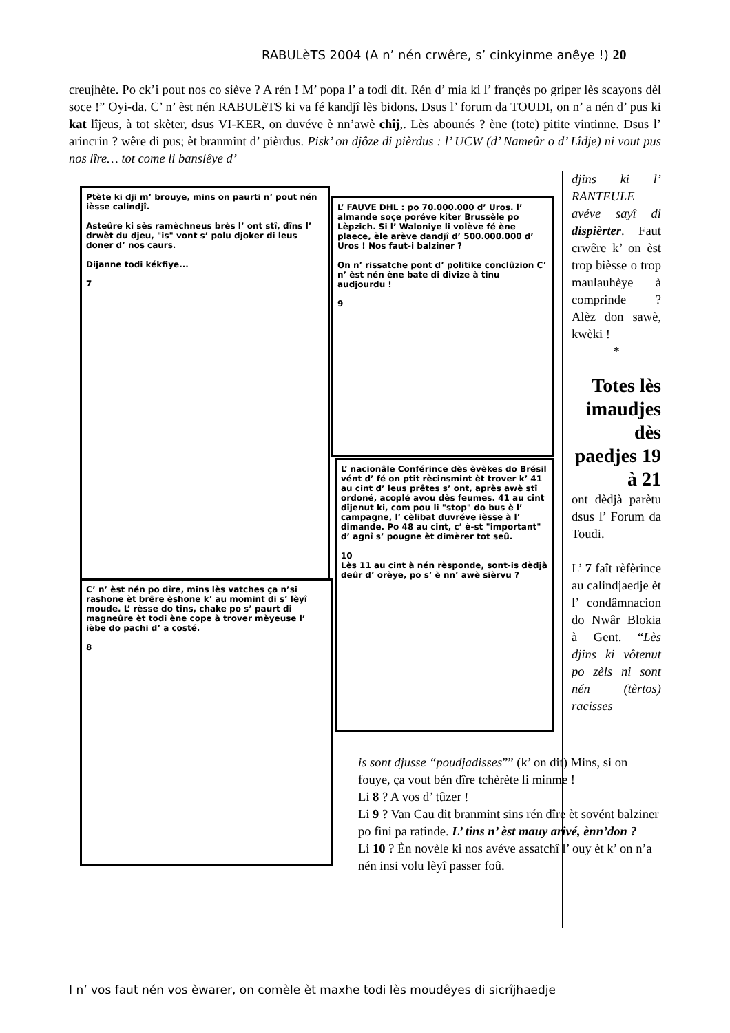RABULèTS 2004 (A n’ nén crwêre, s’ cinkyinme anêye !) 20
creujhète. Po ck’i pout nos co siève ? A rén ! M’ popa l’ a todi dit. Rén d’ mia ki l’ françès po griper lès scayons dèl soce !” Oyi-da. C’ n’ èst nén RABULèTS ki va fé kandjî lès bidons. Dsus l’ forum da TOUDI, on n’ a nén d’ pus ki kat lîjeus, à tot skèter, dsus VI-KER, on duvéve è nn’awè chîj,. Lès abounés ? ène (tote) pititе vintinne. Dsus l’ arincrin ? wêre di pus; èt branmint d’ pièrdus. Pisk’ on djôze di pièrdus : l’ UCW (d’ Nameûr o d’ Lîdje) ni vout pus nos lîre… tot come li banslêye d’
Ptète ki dji m’ brouye, mins on paurti n’ pout nén ièsse calindjî.
Asteûre ki sès ramèchneus brès l’ ont stî, dîns l’ drwèt du djeu, "is" vont s’ polu djoker di leus doner d’ nos caurs.
Dijanne todi kékfiye...
7
L’ FAUVE DHL : po 70.000.000 d’ Uros. l’ almande soçe poréve kiter Brussèle po Lèpzich. Si l’ Waloniye li volève fé ène plaece, èle arève dandjî d’ 500.000.000 d’ Uros ! Nos faut-i balziner ?
On n’ rissatche pont d’ politike conclûzion C’ n’ èst nén ène bate di divize à tinu audjourdu !
9
L’ nacionâle Conférince dès èvèkes do Brésil vént d’ fé on ptit rècinsmint èt trover k’ 41 au cint d’ leus prêtes s’ ont, après awè stî ordoné, acoplé avou dès feumes. 41 au cint dîjenut ki, com pou li "stop" do bus è l’ campagne, l’ cèlibat duvréve ièsse à l’ dimande. Po 48 au cint, c’ è-st "important" d’ agnî s’ pougne èt dimèrer tot seû.
10
Lès 11 au cint à nén rèsponde, sont-is dèdjà deûr d’ orèye, po s’ è nn’ awè sièrvu ?
C’ n’ èst nén po dîre, mins lès vatches ça n’si rashone èt brêre èshone k’ au momint di s’ lèyî moude. L’ rèsse do tins, chake po s’ paurt di magneûre èt todi ène cope à trover mèyeuse l’ ièbe do pachi d’ a costé.
8
djins ki l’ RANTEULE avéve sayî di dispièrter. Faut crwêre k’ on èst trop bièsse o trop maulauhèye à comprinde ? Alèz don sawè, kwèki !
*
Totes lès imaudjes dès paedjes 19 à 21
ont dèdjà parètu dsus l’ Forum da Toudi.
L’ 7 faît rèfèrince au calindjaedje èt l’ condâmnacion do Nwâr Blokia à Gent. “Lès djins ki vôtenut po zèls ni sont nén (tèrtos) racisses
is sont djusse “poudjadisses”” (k’ on dit) Mins, si on fouye, ça vout bén dîre tchèrète li minme !
Li 8 ? A vos d’ tûzer !
Li 9 ? Van Cau dit branmint sins rén dîre èt sovént balziner po fini pa ratinde. L’ tins n’ èst mauy arivé, ènn’don ?
Li 10 ? Èn novèle ki nos avéve assatchî l’ ouy èt k’ on n’a nén insi volu lèyî passer foû.
I n’ vos faut nén vos èwarer, on comèle èt maxhe todi lès moudêyes di sicrîjhaedje